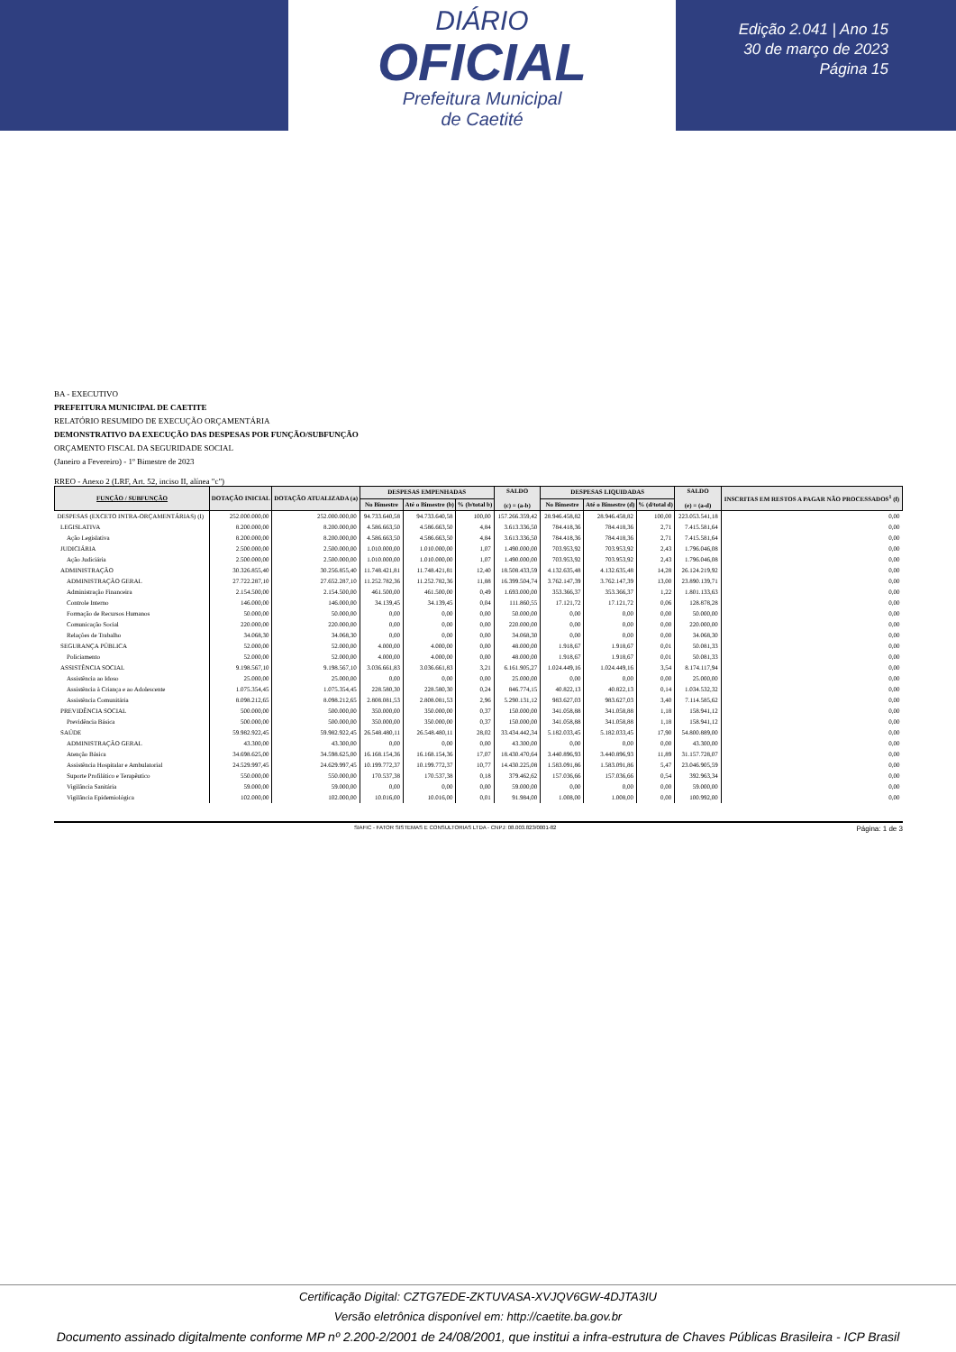DIÁRIO
OFICIAL
Prefeitura Municipal
de Caetité
Edição 2.041 | Ano 15
30 de março de 2023
Página 15
BA - EXECUTIVO
PREFEITURA MUNICIPAL DE CAETITE
RELATÓRIO RESUMIDO DE EXECUÇÃO ORÇAMENTÁRIA
DEMONSTRATIVO DA EXECUÇÃO DAS DESPESAS POR FUNÇÃO/SUBFUNÇÃO
ORÇAMENTO FISCAL DA SEGURIDADE SOCIAL
(Janeiro a Fevereiro) - 1º Bimestre de 2023
RREO - Anexo 2 (LRF, Art. 52, inciso II, alínea "c")
| FUNÇÃO / SUBFUNÇÃO | DOTAÇÃO INICIAL | DOTAÇÃO ATUALIZADA (a) | DESPESAS EMPENHADAS | | | SALDO (c) = (a-b) | DESPESAS LIQUIDADAS | | | SALDO (e) = (a-d) | INSCRITAS EM RESTOS A PAGAR NÃO PROCESSADOS<sup>1</sup> (f) |
| --- | --- | --- | --- | --- | --- | --- | --- | --- | --- | --- | --- |
| | | | No Bimestre | Até o Bimestre (b) | % (b/total b) | | No Bimestre | Até o Bimestre (d) | % (d/total d) | | |
| DESPESAS (EXCETO INTRA-ORÇAMENTÁRIAS) (I) | 252.000.000,00 | 252.000.000,00 | 94.733.640,58 | 94.733.640,58 | 100,00 | 157.266.359,42 | 28.946.458,82 | 28.946.458,82 | 100,00 | 223.053.541,18 | 0,00 |
| LEGISLATIVA | 8.200.000,00 | 8.200.000,00 | 4.586.663,50 | 4.586.663,50 | 4,84 | 3.613.336,50 | 784.418,36 | 784.418,36 | 2,71 | 7.415.581,64 | 0,00 |
| Ação Legislativa | 8.200.000,00 | 8.200.000,00 | 4.586.663,50 | 4.586.663,50 | 4,84 | 3.613.336,50 | 784.418,36 | 784.418,36 | 2,71 | 7.415.581,64 | 0,00 |
| JUDICIÁRIA | 2.500.000,00 | 2.500.000,00 | 1.010.000,00 | 1.010.000,00 | 1,07 | 1.490.000,00 | 703.953,92 | 703.953,92 | 2,43 | 1.796.046,08 | 0,00 |
| Ação Judiciária | 2.500.000,00 | 2.500.000,00 | 1.010.000,00 | 1.010.000,00 | 1,07 | 1.490.000,00 | 703.953,92 | 703.953,92 | 2,43 | 1.796.046,08 | 0,00 |
| ADMINISTRAÇÃO | 30.326.855,40 | 30.256.855,40 | 11.748.421,81 | 11.748.421,81 | 12,40 | 18.508.433,59 | 4.132.635,48 | 4.132.635,48 | 14,28 | 26.124.219,92 | 0,00 |
| ADMINISTRAÇÃO GERAL | 27.722.287,10 | 27.652.287,10 | 11.252.782,36 | 11.252.782,36 | 11,88 | 16.399.504,74 | 3.762.147,39 | 3.762.147,39 | 13,00 | 23.890.139,71 | 0,00 |
| Administração Financeira | 2.154.500,00 | 2.154.500,00 | 461.500,00 | 461.500,00 | 0,49 | 1.693.000,00 | 353.366,37 | 353.366,37 | 1,22 | 1.801.133,63 | 0,00 |
| Controle Interno | 146.000,00 | 146.000,00 | 34.139,45 | 34.139,45 | 0,04 | 111.860,55 | 17.121,72 | 17.121,72 | 0,06 | 128.878,28 | 0,00 |
| Formação de Recursos Humanos | 50.000,00 | 50.000,00 | 0,00 | 0,00 | 0,00 | 50.000,00 | 0,00 | 0,00 | 0,00 | 50.000,00 | 0,00 |
| Comunicação Social | 220.000,00 | 220.000,00 | 0,00 | 0,00 | 0,00 | 220.000,00 | 0,00 | 0,00 | 0,00 | 220.000,00 | 0,00 |
| Relações de Trabalho | 34.068,30 | 34.068,30 | 0,00 | 0,00 | 0,00 | 34.068,30 | 0,00 | 0,00 | 0,00 | 34.068,30 | 0,00 |
| SEGURANÇA PÚBLICA | 52.000,00 | 52.000,00 | 4.000,00 | 4.000,00 | 0,00 | 48.000,00 | 1.918,67 | 1.918,67 | 0,01 | 50.081,33 | 0,00 |
| Policiamento | 52.000,00 | 52.000,00 | 4.000,00 | 4.000,00 | 0,00 | 48.000,00 | 1.918,67 | 1.918,67 | 0,01 | 50.081,33 | 0,00 |
| ASSISTÊNCIA SOCIAL | 9.198.567,10 | 9.198.567,10 | 3.036.661,83 | 3.036.661,83 | 3,21 | 6.161.905,27 | 1.024.449,16 | 1.024.449,16 | 3,54 | 8.174.117,94 | 0,00 |
| Assistência ao Idoso | 25.000,00 | 25.000,00 | 0,00 | 0,00 | 0,00 | 25.000,00 | 0,00 | 0,00 | 0,00 | 25.000,00 | 0,00 |
| Assistência à Criança e ao Adolescente | 1.075.354,45 | 1.075.354,45 | 228.580,30 | 228.580,30 | 0,24 | 846.774,15 | 40.822,13 | 40.822,13 | 0,14 | 1.034.532,32 | 0,00 |
| Assistência Comunitária | 8.098.212,65 | 8.098.212,65 | 2.808.081,53 | 2.808.081,53 | 2,96 | 5.290.131,12 | 983.627,03 | 983.627,03 | 3,40 | 7.114.585,62 | 0,00 |
| PREVIDÊNCIA SOCIAL | 500.000,00 | 500.000,00 | 350.000,00 | 350.000,00 | 0,37 | 150.000,00 | 341.058,88 | 341.058,88 | 1,18 | 158.941,12 | 0,00 |
| Previdência Básica | 500.000,00 | 500.000,00 | 350.000,00 | 350.000,00 | 0,37 | 150.000,00 | 341.058,88 | 341.058,88 | 1,18 | 158.941,12 | 0,00 |
| SAÚDE | 59.982.922,45 | 59.982.922,45 | 26.548.480,11 | 26.548.480,11 | 28,02 | 33.434.442,34 | 5.182.033,45 | 5.182.033,45 | 17,90 | 54.800.889,00 | 0,00 |
| ADMINISTRAÇÃO GERAL | 43.300,00 | 43.300,00 | 0,00 | 0,00 | 0,00 | 43.300,00 | 0,00 | 0,00 | 0,00 | 43.300,00 | 0,00 |
| Atenção Básica | 34.698.625,00 | 34.598.625,00 | 16.168.154,36 | 16.168.154,36 | 17,07 | 18.430.470,64 | 3.440.896,93 | 3.440.896,93 | 11,89 | 31.157.728,07 | 0,00 |
| Assistência Hospitalar e Ambulatorial | 24.529.997,45 | 24.629.997,45 | 10.199.772,37 | 10.199.772,37 | 10,77 | 14.430.225,08 | 1.583.091,86 | 1.583.091,86 | 5,47 | 23.046.905,59 | 0,00 |
| Suporte Profilático e Terapêutico | 550.000,00 | 550.000,00 | 170.537,38 | 170.537,38 | 0,18 | 379.462,62 | 157.036,66 | 157.036,66 | 0,54 | 392.963,34 | 0,00 |
| Vigilância Sanitária | 59.000,00 | 59.000,00 | 0,00 | 0,00 | 0,00 | 59.000,00 | 0,00 | 0,00 | 0,00 | 59.000,00 | 0,00 |
| Vigilância Epidemiológica | 102.000,00 | 102.000,00 | 10.016,00 | 10.016,00 | 0,01 | 91.984,00 | 1.008,00 | 1.008,00 | 0,00 | 100.992,00 | 0,00 |
SIAFIC - FATOR SISTEMAS E CONSULTORIAS LTDA - CNPJ: 08.003.823/0001-82 Página: 1 de 3
Certificação Digital: CZTG7EDE-ZKTUVASA-XVJQV6GW-4DJTA3IU
Versão eletrônica disponível em: http://caetite.ba.gov.br
Documento assinado digitalmente conforme MP nº 2.200-2/2001 de 24/08/2001, que institui a infra-estrutura de Chaves Públicas Brasileira - ICP Brasil